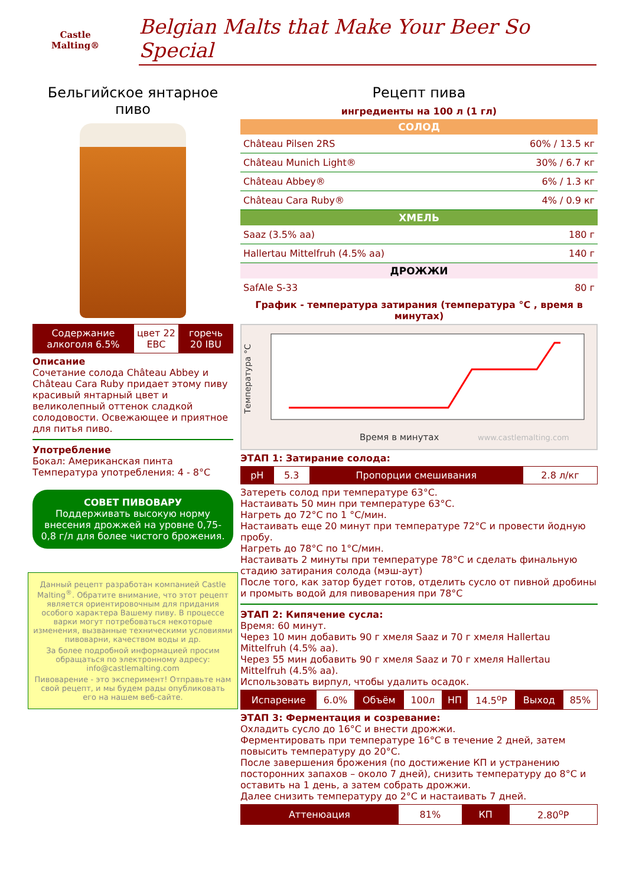Castle
Malting®
Belgian Malts that Make Your Beer So Special
Бельгийское янтарное пиво
| Содержание алкоголя 6.5% | цвет 22 EBC | горечь 20 IBU |
Описание
Сочетание солода Château Abbey и Château Cara Ruby придает этому пиву красивый янтарный цвет и великолепный оттенок сладкой солодовости. Освежающее и приятное для питья пиво.
Употребление
Бокал: Американская пинта
Температура употребления: 4 - 8°C
СОВЕТ ПИВОВАРУ
Поддерживать высокую норму внесения дрожжей на уровне 0,75-0,8 г/л для более чистого брожения.
Данный рецепт разработан компанией Castle Malting<sup>®</sup>. Обратите внимание, что этот рецепт является ориентировочным для придания особого характера Вашему пиву. В процессе варки могут потребоваться некоторые изменения, вызванные техническими условиями пивоварни, качеством воды и др.
За более подробной информацией просим обращаться по электронному адресу: info@castlemalting.com
Пивоварение - это эксперимент! Отправьте нам свой рецепт, и мы будем рады опубликовать его на нашем веб-сайте.
Рецепт пива
ингредиенты на 100 л (1 гл)
СОЛОД
| Château Pilsen 2RS | 60% / 13.5 кг |
| Château Munich Light® | 30% / 6.7 кг |
| Château Abbey® | 6% / 1.3 кг |
| Château Cara Ruby® | 4% / 0.9 кг |
ХМЕЛЬ
| Saaz (3.5% aa) | 180 г |
| Hallertau Mittelfruh (4.5% aa) | 140 г |
ДРОЖЖИ
| SafAle S-33 | 80 г |
График - температура затирания (температура °C , время в минутах)
Температура °C
Время в минутах
www.castlemalting.com
ЭТАП 1: Затирание солода:
| pH | 5.3 | Пропорции смешивания | 2.8 л/кг |
Затереть солод при температуре 63°C.
Настаивать 50 мин при температуре 63°C.
Нагреть до 72°C по 1 °C/мин.
Настаивать еще 20 минут при температуре 72°C и провести йодную пробу.
Нагреть до 78°C по 1°C/мин.
Настаивать 2 минуты при температуре 78°C и сделать финальную стадию затирания солода (мэш-аут)
После того, как затор будет готов, отделить сусло от пивной дробины и промыть водой для пивоварения при 78°C
ЭТАП 2: Кипячение сусла:
Время: 60 минут.
Через 10 мин добавить 90 г хмеля Saaz и 70 г хмеля Hallertau Mittelfruh (4.5% aa).
Через 55 мин добавить 90 г хмеля Saaz и 70 г хмеля Hallertau Mittelfruh (4.5% aa).
Использовать вирпул, чтобы удалить осадок.
| Испарение | 6.0% | Объём | 100л | НП | 14.5<sup>o</sup>P | Выход | 85% |
ЭТАП 3: Ферментация и созревание:
Охладить сусло до 16°C и внести дрожжи.
Ферментировать при температуре 16°C в течение 2 дней, затем повысить температуру до 20°C.
После завершения брожения (по достижение КП и устранению посторонних запахов – около 7 дней), снизить температуру до 8°C и оставить на 1 день, а затем собрать дрожжи.
Далее снизить температуру до 2°C и настаивать 7 дней.
| Аттенюация | 81% | КП | 2.80<sup>o</sup>P |